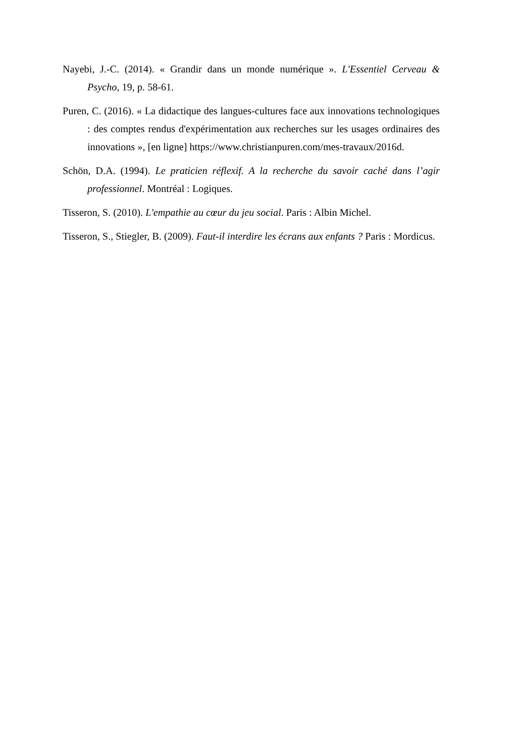Nayebi, J.-C. (2014). « Grandir dans un monde numérique ». L'Essentiel Cerveau & Psycho, 19, p. 58-61.
Puren, C. (2016). « La didactique des langues-cultures face aux innovations technologiques : des comptes rendus d'expérimentation aux recherches sur les usages ordinaires des innovations », [en ligne] https://www.christianpuren.com/mes-travaux/2016d.
Schön, D.A. (1994). Le praticien réflexif. A la recherche du savoir caché dans l’agir professionnel. Montréal : Logiques.
Tisseron, S. (2010). L'empathie au cœur du jeu social. Paris : Albin Michel.
Tisseron, S., Stiegler, B. (2009). Faut-il interdire les écrans aux enfants ? Paris : Mordicus.